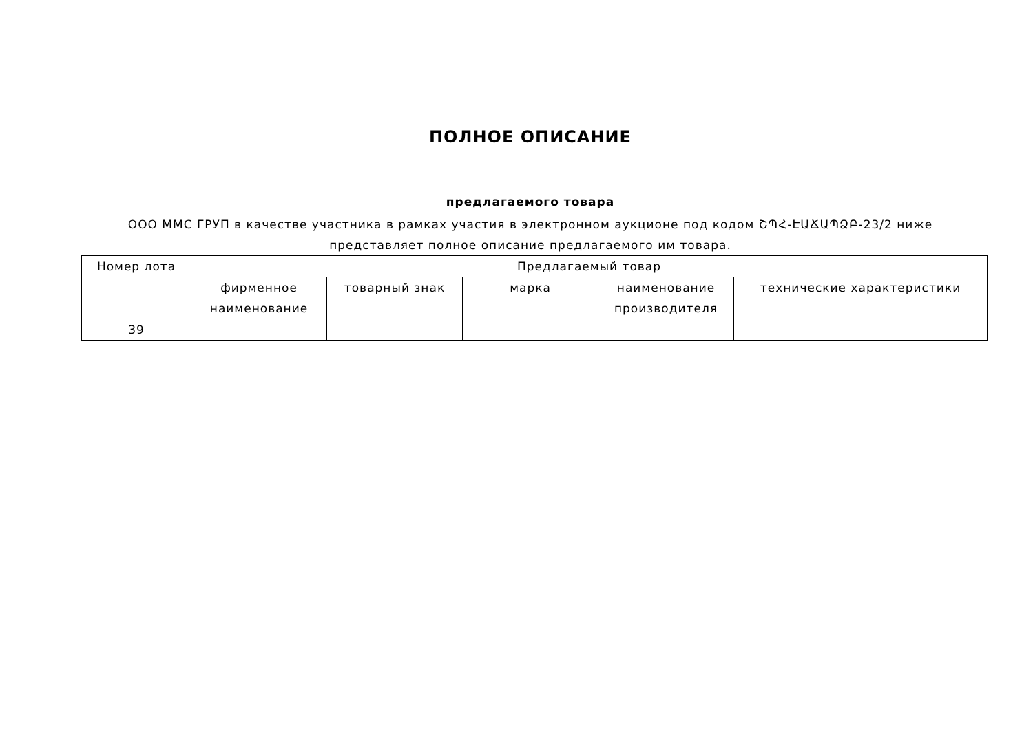ПОЛНОЕ ОПИСАНИЕ
предлагаемого товара
ООО ММС ГРУП в качестве участника в рамках участия в электронном аукционе под кодом ՇՊՀ-ԷԱՃԱՊՁԲ-23/2 ниже представляет полное описание предлагаемого им товара.
| Номер лота | Предлагаемый товар | | | | |
| --- | --- | --- | --- | --- | --- |
| | фирменное наименование | товарный знак | марка | наименование производителя | технические характеристики |
| 39 | | | | | |